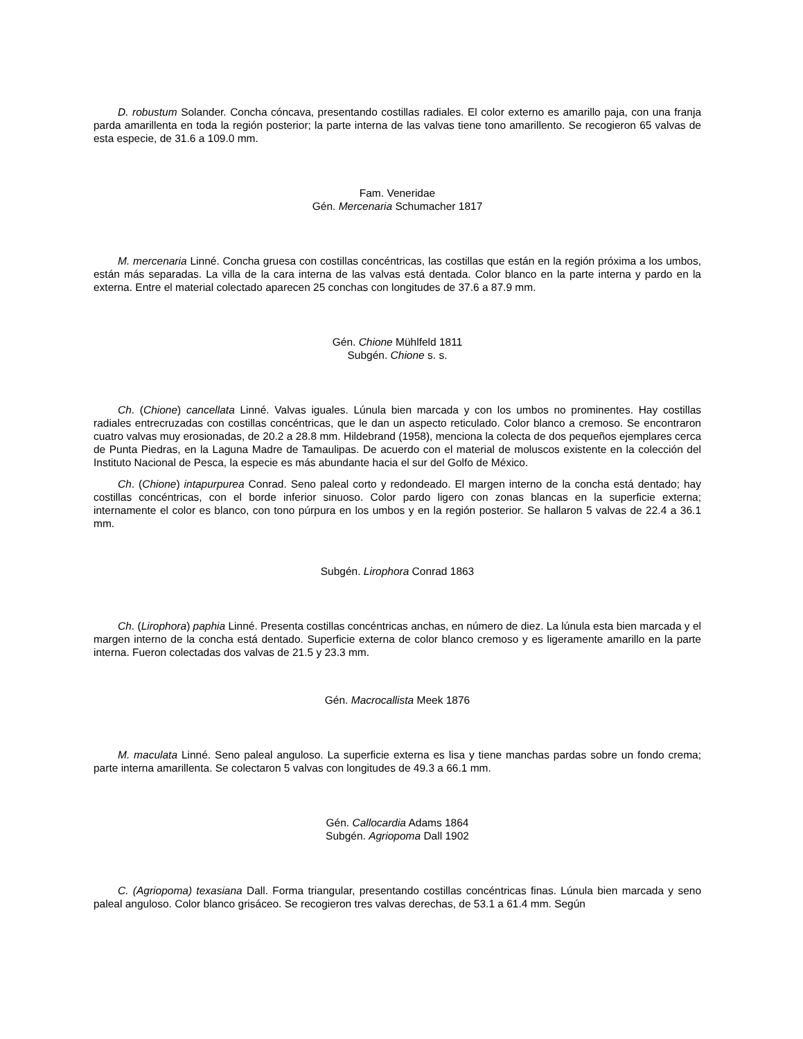D. robustum Solander. Concha cóncava, presentando costillas radiales. El color externo es amarillo paja, con una franja parda amarillenta en toda la región posterior; la parte interna de las valvas tiene tono amarillento. Se recogieron 65 valvas de esta especie, de 31.6 a 109.0 mm.
Fam. Veneridae
Gén. Mercenaria Schumacher 1817
M. mercenaria Linné. Concha gruesa con costillas concéntricas, las costillas que están en la región próxima a los umbos, están más separadas. La villa de la cara interna de las valvas está dentada. Color blanco en la parte interna y pardo en la externa. Entre el material colectado aparecen 25 conchas con longitudes de 37.6 a 87.9 mm.
Gén. Chione Mühlfeld 1811
Subgén. Chione s. s.
Ch. (Chione) cancellata Linné. Valvas iguales. Lúnula bien marcada y con los umbos no prominentes. Hay costillas radiales entrecruzadas con costillas concéntricas, que le dan un aspecto reticulado. Color blanco a cremoso. Se encontraron cuatro valvas muy erosionadas, de 20.2 a 28.8 mm. Hildebrand (1958), menciona la colecta de dos pequeños ejemplares cerca de Punta Piedras, en la Laguna Madre de Tamaulipas. De acuerdo con el material de moluscos existente en la colección del Instituto Nacional de Pesca, la especie es más abundante hacia el sur del Golfo de México.
Ch. (Chione) intapurpurea Conrad. Seno paleal corto y redondeado. El margen interno de la concha está dentado; hay costillas concéntricas, con el borde inferior sinuoso. Color pardo ligero con zonas blancas en la superficie externa; internamente el color es blanco, con tono púrpura en los umbos y en la región posterior. Se hallaron 5 valvas de 22.4 a 36.1 mm.
Subgén. Lirophora Conrad 1863
Ch. (Lirophora) paphia Linné. Presenta costillas concéntricas anchas, en número de diez. La lúnula esta bien marcada y el margen interno de la concha está dentado. Superficie externa de color blanco cremoso y es ligeramente amarillo en la parte interna. Fueron colectadas dos valvas de 21.5 y 23.3 mm.
Gén. Macrocallista Meek 1876
M. maculata Linné. Seno paleal anguloso. La superficie externa es lisa y tiene manchas pardas sobre un fondo crema; parte interna amarillenta. Se colectaron 5 valvas con longitudes de 49.3 a 66.1 mm.
Gén. Callocardia Adams 1864
Subgén. Agriopoma Dall 1902
C. (Agriopoma) texasiana Dall. Forma triangular, presentando costillas concéntricas finas. Lúnula bien marcada y seno paleal anguloso. Color blanco grisáceo. Se recogieron tres valvas derechas, de 53.1 a 61.4 mm. Según